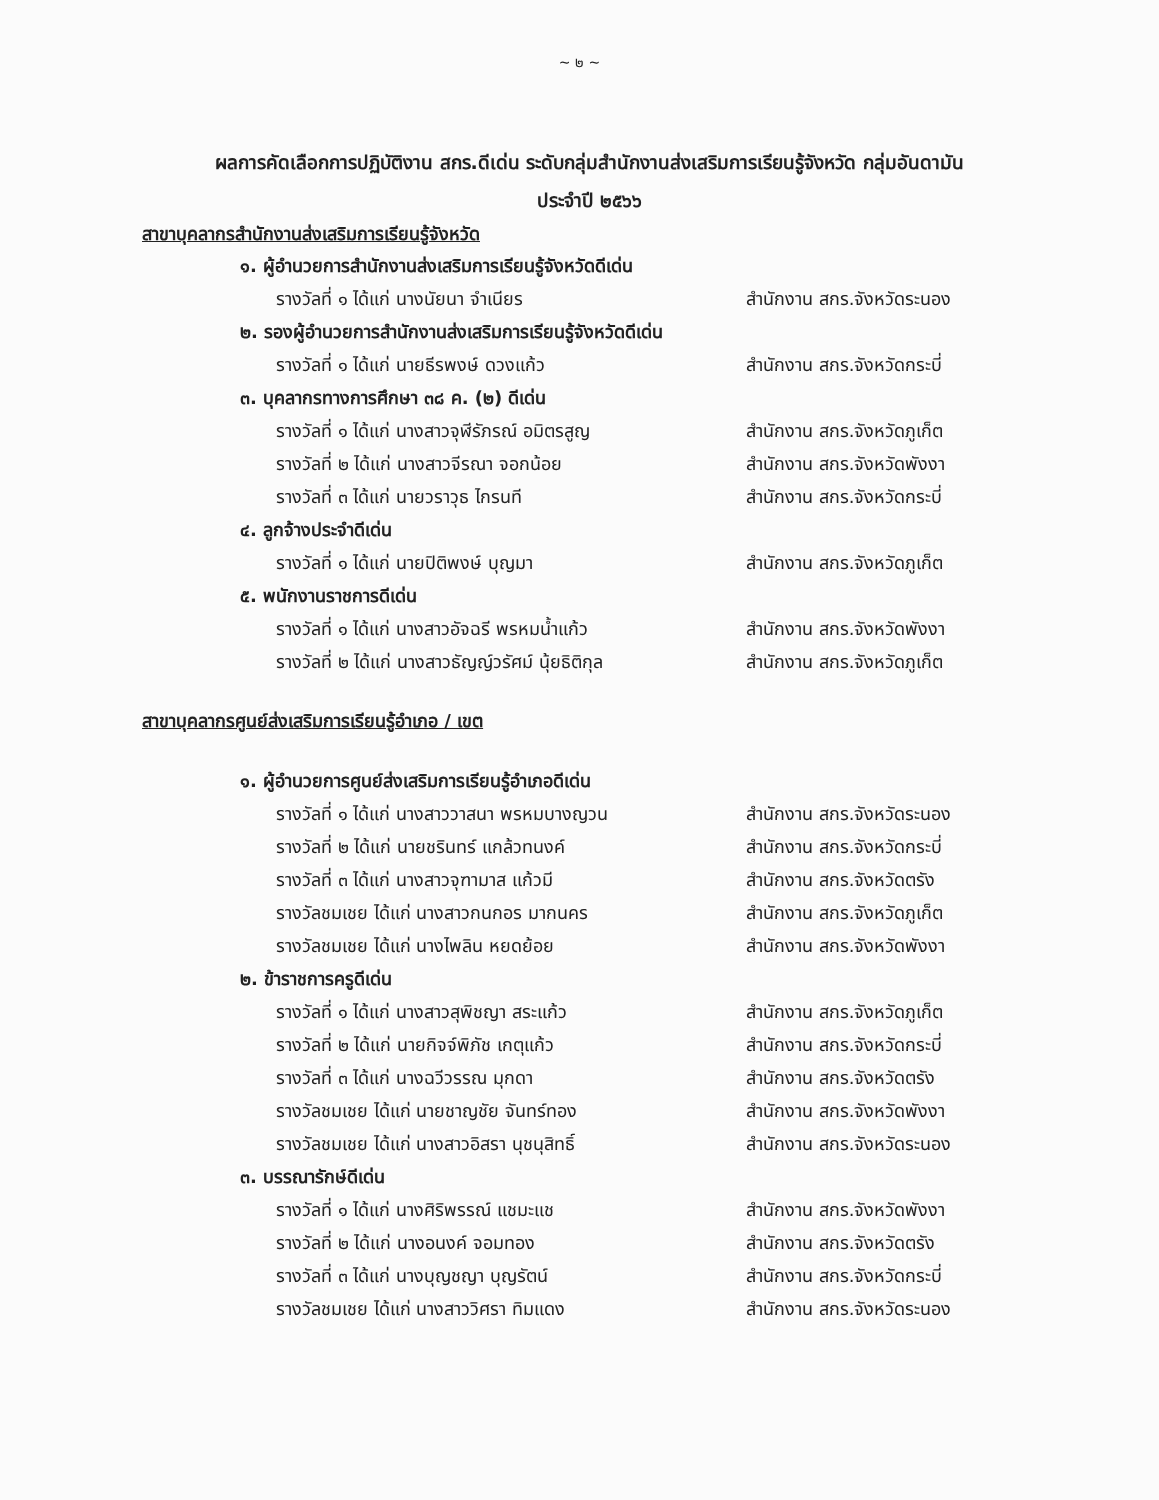~ ๒ ~
ผลการคัดเลือกการปฏิบัติงาน สกร.ดีเด่น ระดับกลุ่มสำนักงานส่งเสริมการเรียนรู้จังหวัด กลุ่มอันดามัน
ประจำปี ๒๕๖๖
สาขาบุคลากรสำนักงานส่งเสริมการเรียนรู้จังหวัด
๑. ผู้อำนวยการสำนักงานส่งเสริมการเรียนรู้จังหวัดดีเด่น
รางวัลที่ ๑ ได้แก่ นางนัยนา จำเนียร สำนักงาน สกร.จังหวัดระนอง
๒. รองผู้อำนวยการสำนักงานส่งเสริมการเรียนรู้จังหวัดดีเด่น
รางวัลที่ ๑ ได้แก่ นายธีรพงษ์ ดวงแก้ว สำนักงาน สกร.จังหวัดกระบี่
๓. บุคลากรทางการศึกษา ๓๘ ค. (๒) ดีเด่น
รางวัลที่ ๑ ได้แก่ นางสาวจุฬีรัภรณ์ อมิตรสูญ
สำนักงาน สกร.จังหวัดภูเก็ต
รางวัลที่ ๒ ได้แก่ นางสาวจีรณา จอกน้อย สำนักงาน สกร.จังหวัดพังงา
รางวัลที่ ๓ ได้แก่ นายวราวุธ ไกรนที สำนักงาน สกร.จังหวัดกระบี่
๔. ลูกจ้างประจำดีเด่น
รางวัลที่ ๑ ได้แก่ นายปิติพงษ์ บุญมา สำนักงาน สกร.จังหวัดภูเก็ต
๕. พนักงานราชการดีเด่น
รางวัลที่ ๑ ได้แก่ นางสาวอัจฉรี พรหมน้ำแก้ว สำนักงาน สกร.จังหวัดพังงา
รางวัลที่ ๒ ได้แก่ นางสาวธัญญ์วรัศม์ นุ้ยธิติกุล
สำนักงาน สกร.จังหวัดภูเก็ต
สาขาบุคลากรศูนย์ส่งเสริมการเรียนรู้อำเภอ / เขต
๑. ผู้อำนวยการศูนย์ส่งเสริมการเรียนรู้อำเภอดีเด่น
รางวัลที่ ๑ ได้แก่ นางสาววาสนา พรหมบางญวน สำนักงาน สกร.จังหวัดระนอง
รางวัลที่ ๒ ได้แก่ นายชรินทร์ แกล้วทนงค์ สำนักงาน สกร.จังหวัดกระบี่
รางวัลที่ ๓ ได้แก่ นางสาวจุฑามาส แก้วมี สำนักงาน สกร.จังหวัดตรัง
รางวัลชมเชย ได้แก่ นางสาวกนกอร มากนคร สำนักงาน สกร.จังหวัดภูเก็ต
รางวัลชมเชย ได้แก่ นางไพลิน หยดย้อย สำนักงาน สกร.จังหวัดพังงา
๒. ข้าราชการครูดีเด่น
รางวัลที่ ๑ ได้แก่ นางสาวสุพิชญา สระแก้ว สำนักงาน สกร.จังหวัดภูเก็ต
รางวัลที่ ๒ ได้แก่ นายกิจจ์พิภัช เกตุแก้ว สำนักงาน สกร.จังหวัดกระบี่
รางวัลที่ ๓ ได้แก่ นางฉวีวรรณ มุกดา สำนักงาน สกร.จังหวัดตรัง
รางวัลชมเชย ได้แก่ นายชาญชัย จันทร์ทอง สำนักงาน สกร.จังหวัดพังงา
รางวัลชมเชย ได้แก่ นางสาวอิสรา นุชนุสิทธิ์ สำนักงาน สกร.จังหวัดระนอง
๓. บรรณารักษ์ดีเด่น
รางวัลที่ ๑ ได้แก่ นางศิริพรรณ์ แชมะแช สำนักงาน สกร.จังหวัดพังงา
รางวัลที่ ๒ ได้แก่ นางอนงค์ จอมทอง สำนักงาน สกร.จังหวัดตรัง
รางวัลที่ ๓ ได้แก่ นางบุญชญา บุญรัตน์ สำนักงาน สกร.จังหวัดกระบี่
รางวัลชมเชย ได้แก่ นางสาววิศรา ทิมแดง สำนักงาน สกร.จังหวัดระนอง